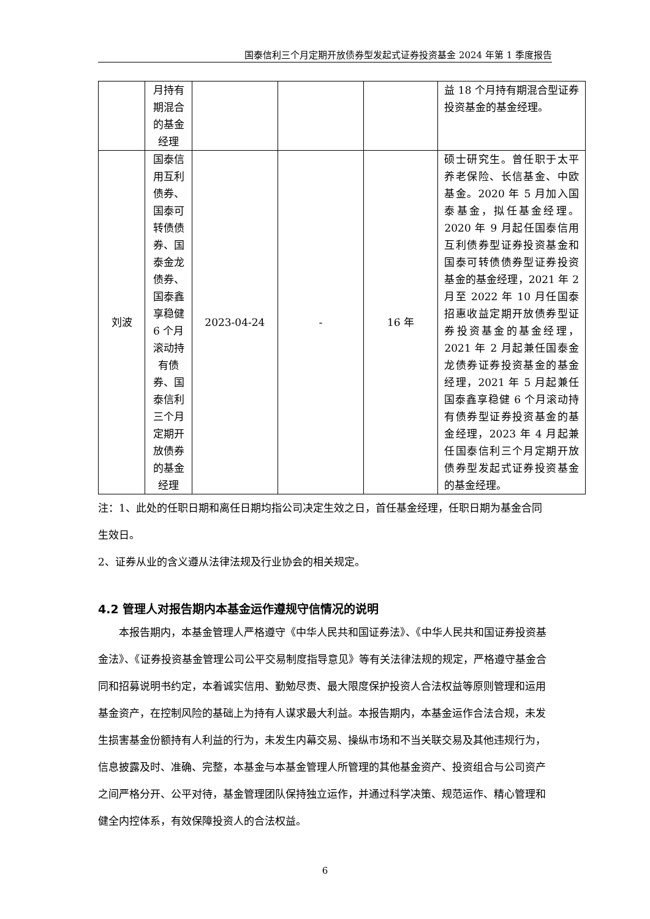国泰信利三个月定期开放债券型发起式证券投资基金 2024 年第 1 季度报告
| | 月持有期混合的基金经理 | | | | 益 18 个月持有期混合型证券投资基金的基金经理。 |
| 刘波 | 国泰信用互利债券、国泰可转债债券、国泰金龙债券、国泰鑫享稳健 6 个月滚动持有债券、国泰信利三个月定期开放债券的基金经理 | 2023-04-24 | - | 16 年 | 硕士研究生。曾任职于太平养老保险、长信基金、中欧基金。2020 年 5 月加入国泰基金，拟任基金经理。2020 年 9 月起任国泰信用互利债券型证券投资基金和国泰可转债债券型证券投资基金的基金经理，2021 年 2 月至 2022 年 10 月任国泰招惠收益定期开放债券型证券投资基金的基金经理，2021 年 2 月起兼任国泰金龙债券证券投资基金的基金经理，2021 年 5 月起兼任国泰鑫享稳健 6 个月滚动持有债券型证券投资基金的基金经理，2023 年 4 月起兼任国泰信利三个月定期开放债券型发起式证券投资基金的基金经理。 |
注：1、此处的任职日期和离任日期均指公司决定生效之日，首任基金经理，任职日期为基金合同生效日。
2、证券从业的含义遵从法律法规及行业协会的相关规定。
4.2 管理人对报告期内本基金运作遵规守信情况的说明
本报告期内，本基金管理人严格遵守《中华人民共和国证券法》、《中华人民共和国证券投资基金法》、《证券投资基金管理公司公平交易制度指导意见》等有关法律法规的规定，严格遵守基金合同和招募说明书约定，本着诚实信用、勤勉尽责、最大限度保护投资人合法权益等原则管理和运用基金资产，在控制风险的基础上为持有人谋求最大利益。本报告期内，本基金运作合法合规，未发生损害基金份额持有人利益的行为，未发生内幕交易、操纵市场和不当关联交易及其他违规行为，信息披露及时、准确、完整，本基金与本基金管理人所管理的其他基金资产、投资组合与公司资产之间严格分开、公平对待，基金管理团队保持独立运作，并通过科学决策、规范运作、精心管理和健全内控体系，有效保障投资人的合法权益。
6